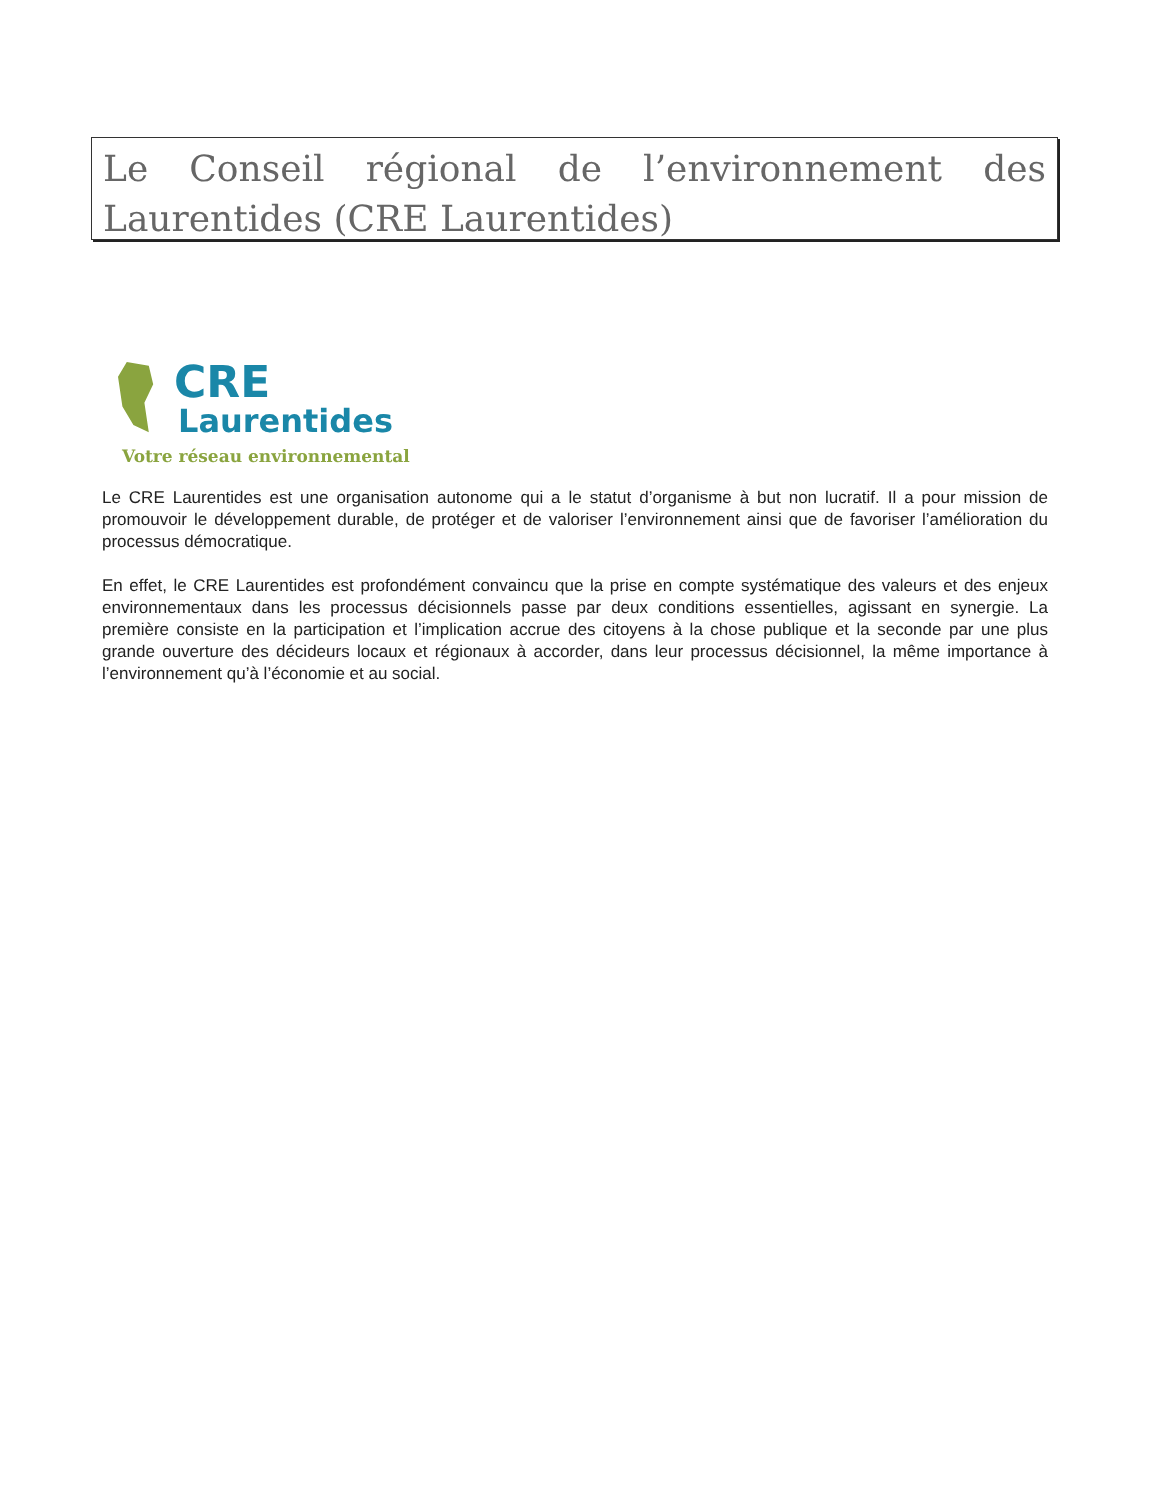Le Conseil régional de l’environnement des Laurentides (CRE Laurentides)
CRE
Laurentides
Votre réseau environnemental
Le CRE Laurentides est une organisation autonome qui a le statut d’organisme à but non lucratif. Il a pour mission de promouvoir le développement durable, de protéger et de valoriser l’environnement ainsi que de favoriser l’amélioration du processus démocratique.
En effet, le CRE Laurentides est profondément convaincu que la prise en compte systématique des valeurs et des enjeux environnementaux dans les processus décisionnels passe par deux conditions essentielles, agissant en synergie. La première consiste en la participation et l’implication accrue des citoyens à la chose publique et la seconde par une plus grande ouverture des décideurs locaux et régionaux à accorder, dans leur processus décisionnel, la même importance à l’environnement qu’à l’économie et au social.